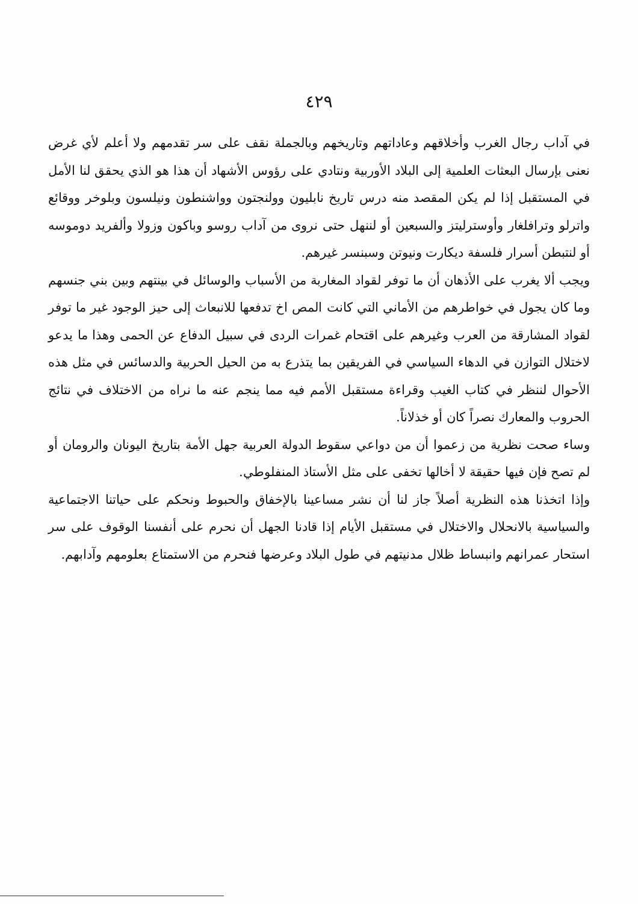٤٢٩
في آداب رجال الغرب وأخلاقهم وعاداتهم وتاريخهم وبالجملة نقف على سر تقدمهم ولا أعلم لأي غرض نعنى بإرسال البعثات العلمية إلى البلاد الأوربية ونتادي على رؤوس الأشهاد أن هذا هو الذي يحقق لنا الأمل في المستقبل إذا لم يكن المقصد منه درس تاريخ نابليون وولنجتون وواشنطون ونيلسون وبلوخر ووقائع واترلو وترافلغار وأوسترليتز والسبعين أو لننهل حتى نروى من آداب روسو وباكون وزولا وألفريد دوموسه أو لنتبطن أسرار فلسفة ديكارت ونيوتن وسبنسر غيرهم.
ويجب ألا يغرب على الأذهان أن ما توفر لقواد المغاربة من الأسباب والوسائل في بينتهم وبين بني جنسهم وما كان يجول في خواطرهم من الأماني التي كانت المص اخ تدفعها للانبعاث إلى حيز الوجود غير ما توفر لقواد المشارقة من العرب وغيرهم على اقتحام غمرات الردى في سبيل الدفاع عن الحمى وهذا ما يدعو لاختلال التوازن في الدهاء السياسي في الفريقين بما يتذرع به من الحيل الحربية والدسائس في مثل هذه الأحوال لننظر في كتاب الغيب وقراءة مستقبل الأمم فيه مما ينجم عنه ما نراه من الاختلاف في نتائج الحروب والمعارك نصراً كان أو خذلاناً.
وساء صحت نظرية من زعموا أن من دواعي سقوط الدولة العربية جهل الأمة بتاريخ اليونان والرومان أو لم تصح فإن فيها حقيقة لا أخالها تخفى على مثل الأستاذ المنفلوطي.
وإذا اتخذنا هذه النظرية أصلاً جاز لنا أن نشر مساعينا بالإخفاق والحبوط ونحكم على حياتنا الاجتماعية والسياسية بالانحلال والاختلال في مستقبل الأيام إذا قادنا الجهل أن نحرم على أنفسنا الوقوف على سر استحار عمرانهم وانبساط ظلال مدنيتهم في طول البلاد وعرضها فنحرم من الاستمتاع بعلومهم وآدابهم.